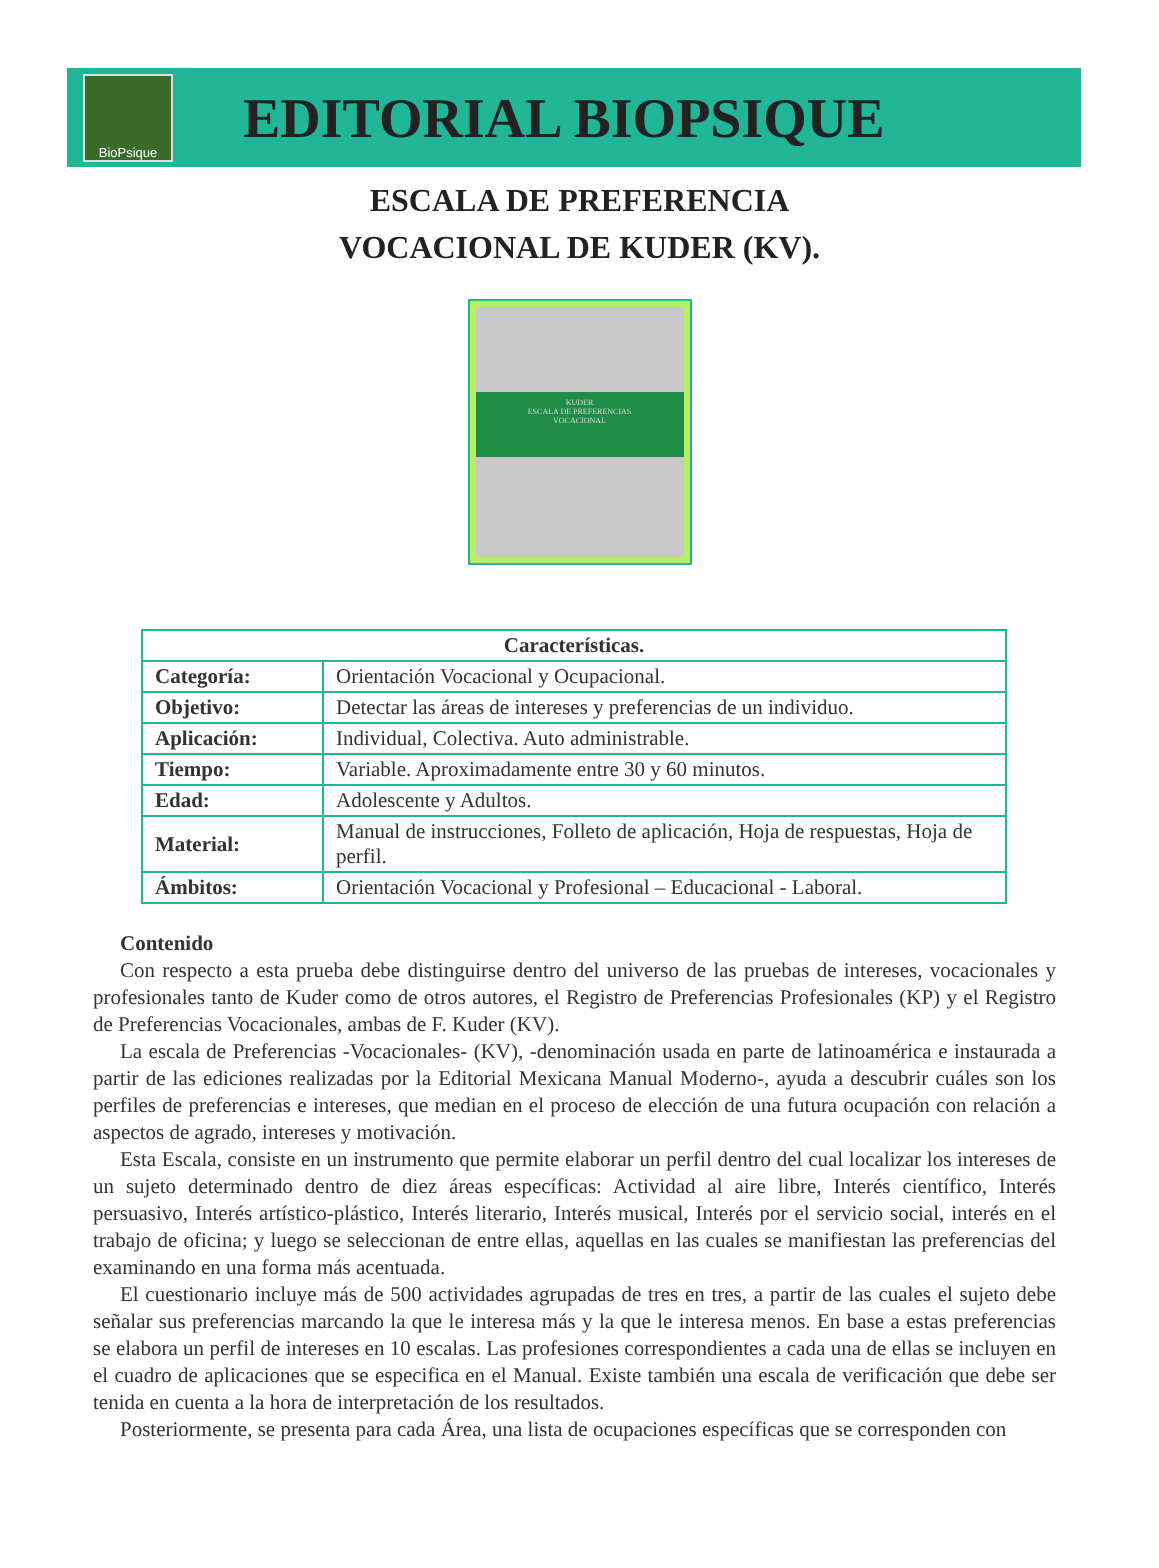BioPsique
EDITORIAL BIOPSIQUE
ESCALA DE PREFERENCIA
VOCACIONAL DE KUDER (KV).
KUDER
ESCALA DE PREFERENCIAS
VOCACIONAL
| Características. | |
| --- | --- |
| Categoría: | Orientación Vocacional y Ocupacional. |
| Objetivo: | Detectar las áreas de intereses y preferencias de un individuo. |
| Aplicación: | Individual, Colectiva. Auto administrable. |
| Tiempo: | Variable. Aproximadamente entre 30 y 60 minutos. |
| Edad: | Adolescente y Adultos. |
| Material: | Manual de instrucciones, Folleto de aplicación, Hoja de respuestas, Hoja de perfil. |
| Ámbitos: | Orientación Vocacional y Profesional – Educacional - Laboral. |
Contenido
Con respecto a esta prueba debe distinguirse dentro del universo de las pruebas de intereses, vocacionales y profesionales tanto de Kuder como de otros autores, el Registro de Preferencias Profesionales (KP) y el Registro de Preferencias Vocacionales, ambas de F. Kuder (KV).
La escala de Preferencias -Vocacionales- (KV), -denominación usada en parte de latinoamérica e instaurada a partir de las ediciones realizadas por la Editorial Mexicana Manual Moderno-, ayuda a descubrir cuáles son los perfiles de preferencias e intereses, que median en el proceso de elección de una futura ocupación con relación a aspectos de agrado, intereses y motivación.
Esta Escala, consiste en un instrumento que permite elaborar un perfil dentro del cual localizar los intereses de un sujeto determinado dentro de diez áreas específicas: Actividad al aire libre, Interés científico, Interés persuasivo, Interés artístico-plástico, Interés literario, Interés musical, Interés por el servicio social, interés en el trabajo de oficina; y luego se seleccionan de entre ellas, aquellas en las cuales se manifiestan las preferencias del examinando en una forma más acentuada.
El cuestionario incluye más de 500 actividades agrupadas de tres en tres, a partir de las cuales el sujeto debe señalar sus preferencias marcando la que le interesa más y la que le interesa menos. En base a estas preferencias se elabora un perfil de intereses en 10 escalas. Las profesiones correspondientes a cada una de ellas se incluyen en el cuadro de aplicaciones que se especifica en el Manual. Existe también una escala de verificación que debe ser tenida en cuenta a la hora de interpretación de los resultados.
Posteriormente, se presenta para cada Área, una lista de ocupaciones específicas que se corresponden con